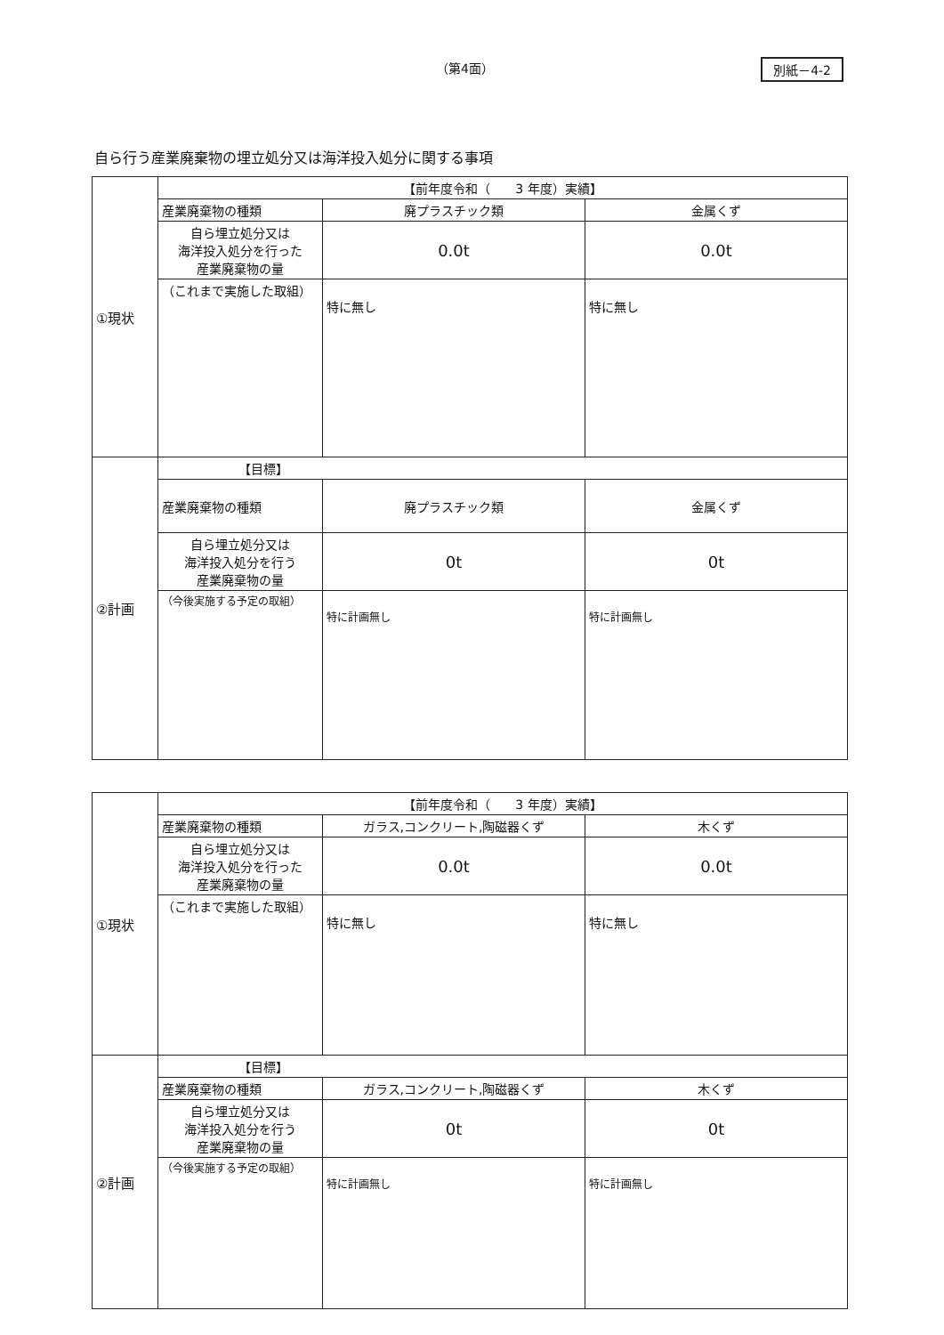（第4面） 別紙－4-2
自ら行う産業廃棄物の埋立処分又は海洋投入処分に関する事項
| ①現状 | 【前年度令和（ 3 年度）実績】 | | |
| | 産業廃棄物の種類 | 廃プラスチック類 | 金属くず |
| | 自ら埋立処分又は 海洋投入処分を行った 産業廃棄物の量 | 0.0t | 0.0t |
| | （これまで実施した取組） | 特に無し | 特に無し |
| ②計画 | 【目標】 | | |
| | 産業廃棄物の種類 | 廃プラスチック類 | 金属くず |
| | 自ら埋立処分又は 海洋投入処分を行う 産業廃棄物の量 | 0t | 0t |
| | （今後実施する予定の取組） | 特に計画無し | 特に計画無し |
| ①現状 | 【前年度令和（ 3 年度）実績】 | | |
| | 産業廃棄物の種類 | ガラス,コンクリート,陶磁器くず | 木くず |
| | 自ら埋立処分又は 海洋投入処分を行った 産業廃棄物の量 | 0.0t | 0.0t |
| | （これまで実施した取組） | 特に無し | 特に無し |
| ②計画 | 【目標】 | | |
| | 産業廃棄物の種類 | ガラス,コンクリート,陶磁器くず | 木くず |
| | 自ら埋立処分又は 海洋投入処分を行う 産業廃棄物の量 | 0t | 0t |
| | （今後実施する予定の取組） | 特に計画無し | 特に計画無し |